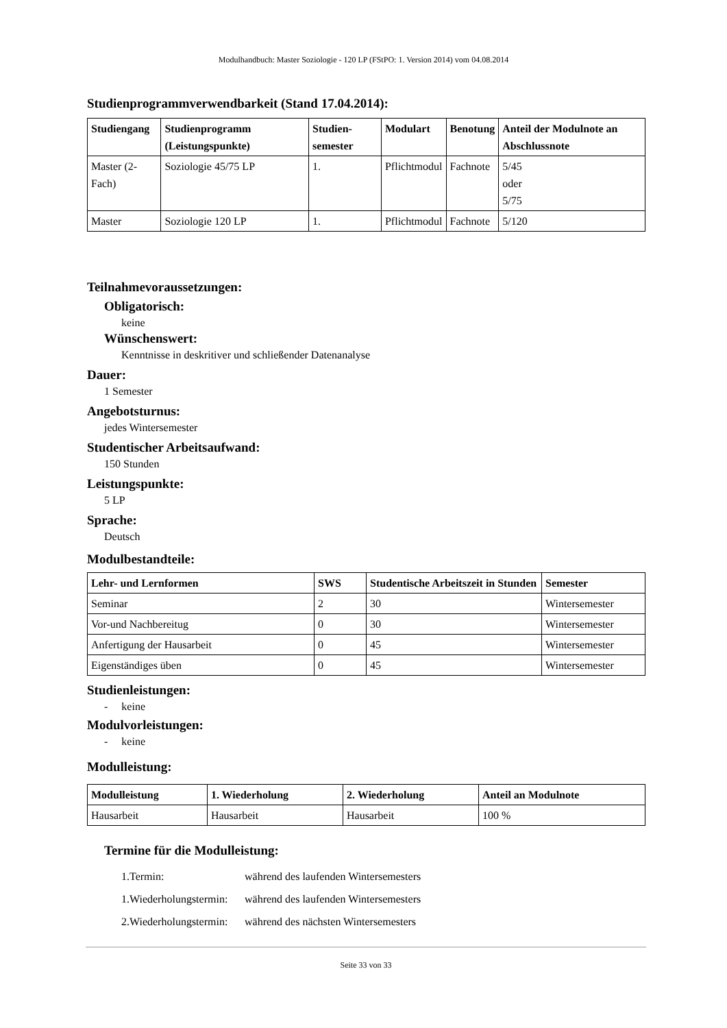Modulhandbuch: Master Soziologie - 120 LP (FStPO: 1. Version 2014) vom 04.08.2014
Studienprogrammverwendbarkeit (Stand 17.04.2014):
| Studiengang | Studienprogramm (Leistungspunkte) | Studien-semester | Modulart | Benotung | Anteil der Modulnote an Abschlussnote |
| --- | --- | --- | --- | --- | --- |
| Master (2-Fach) | Soziologie 45/75 LP | 1. | Pflichtmodul | Fachnote | 5/45 oder 5/75 |
| Master | Soziologie 120 LP | 1. | Pflichtmodul | Fachnote | 5/120 |
Teilnahmevoraussetzungen:
Obligatorisch:
keine
Wünschenswert:
Kenntnisse in deskritiver und schließender Datenanalyse
Dauer:
1 Semester
Angebotsturnus:
jedes Wintersemester
Studentischer Arbeitsaufwand:
150 Stunden
Leistungspunkte:
5 LP
Sprache:
Deutsch
Modulbestandteile:
| Lehr- und Lernformen | SWS | Studentische Arbeitszeit in Stunden | Semester |
| --- | --- | --- | --- |
| Seminar | 2 | 30 | Wintersemester |
| Vor-und Nachbereitug | 0 | 30 | Wintersemester |
| Anfertigung der Hausarbeit | 0 | 45 | Wintersemester |
| Eigenständiges üben | 0 | 45 | Wintersemester |
Studienleistungen:
- keine
Modulvorleistungen:
- keine
Modulleistung:
| Modulleistung | 1. Wiederholung | 2. Wiederholung | Anteil an Modulnote |
| --- | --- | --- | --- |
| Hausarbeit | Hausarbeit | Hausarbeit | 100 % |
Termine für die Modulleistung:
| 1.Termin: | während des laufenden Wintersemesters |
| 1.Wiederholungstermin: | während des laufenden Wintersemesters |
| 2.Wiederholungstermin: | während des nächsten Wintersemesters |
Seite 33 von 33